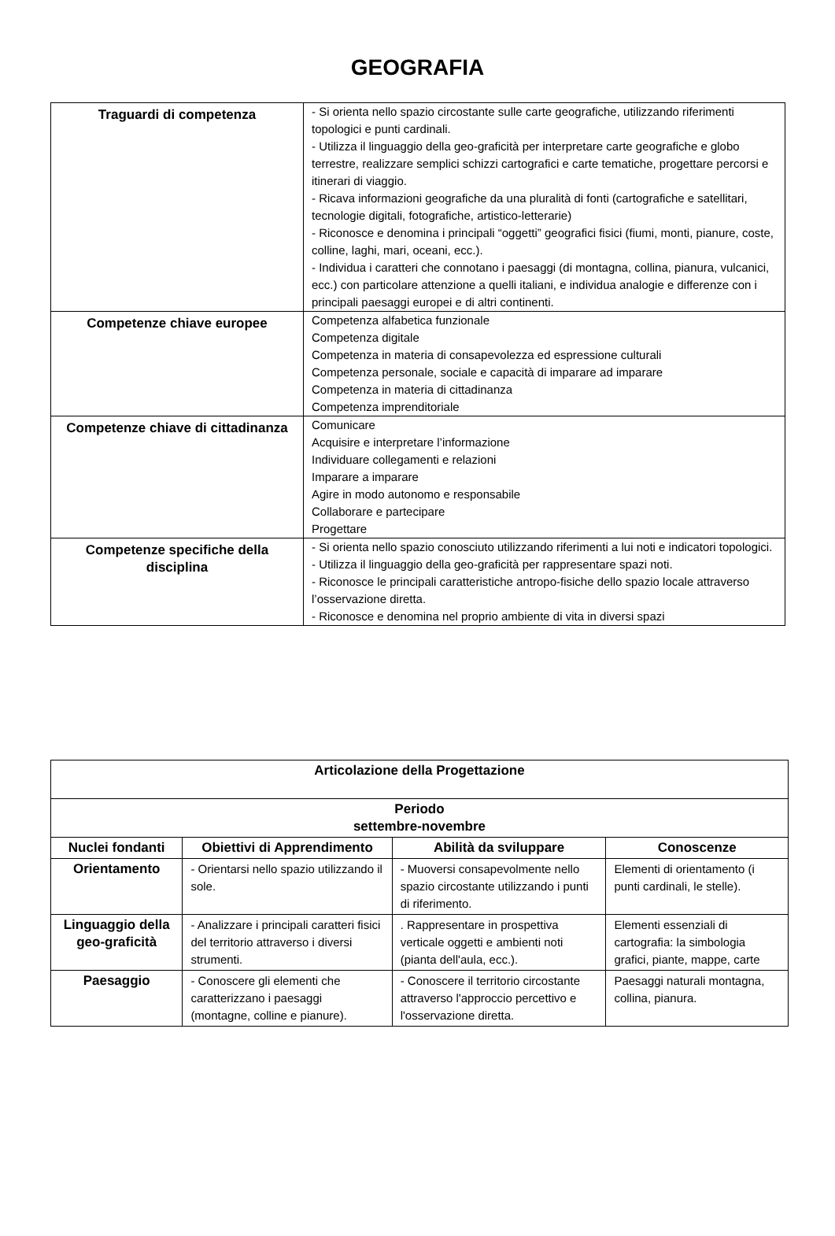GEOGRAFIA
| Traguardi di competenza | - Si orienta nello spazio circostante sulle carte geografiche, utilizzando riferimenti topologici e punti cardinali. - Utilizza il linguaggio della geo-graficità per interpretare carte geografiche e globo terrestre, realizzare semplici schizzi cartografici e carte tematiche, progettare percorsi e itinerari di viaggio. - Ricava informazioni geografiche da una pluralità di fonti (cartografiche e satellitari, tecnologie digitali, fotografiche, artistico-letterarie) - Riconosce e denomina i principali “oggetti” geografici fisici (fiumi, monti, pianure, coste, colline, laghi, mari, oceani, ecc.). - Individua i caratteri che connotano i paesaggi (di montagna, collina, pianura, vulcanici, ecc.) con particolare attenzione a quelli italiani, e individua analogie e differenze con i principali paesaggi europei e di altri continenti. |
| Competenze chiave europee | Competenza alfabetica funzionale Competenza digitale Competenza in materia di consapevolezza ed espressione culturali Competenza personale, sociale e capacità di imparare ad imparare Competenza in materia di cittadinanza Competenza imprenditoriale |
| Competenze chiave di cittadinanza | Comunicare Acquisire e interpretare l’informazione Individuare collegamenti e relazioni Imparare a imparare Agire in modo autonomo e responsabile Collaborare e partecipare Progettare |
| Competenze specifiche della disciplina | - Si orienta nello spazio conosciuto utilizzando riferimenti a lui noti e indicatori topologici. - Utilizza il linguaggio della geo-graficità per rappresentare spazi noti. - Riconosce le principali caratteristiche antropo-fisiche dello spazio locale attraverso l’osservazione diretta. - Riconosce e denomina nel proprio ambiente di vita in diversi spazi |
| Articolazione della Progettazione | | | |
| --- | --- | --- | --- |
| Periodo settembre-novembre | | | |
| Nuclei fondanti | Obiettivi di Apprendimento | Abilità da sviluppare | Conoscenze |
| Orientamento | - Orientarsi nello spazio utilizzando il sole. | - Muoversi consapevolmente nello spazio circostante utilizzando i punti di riferimento. | Elementi di orientamento (i punti cardinali, le stelle). |
| Linguaggio della geo-graficità | - Analizzare i principali caratteri fisici del territorio attraverso i diversi strumenti. | . Rappresentare in prospettiva verticale oggetti e ambienti noti (pianta dell'aula, ecc.). | Elementi essenziali di cartografia: la simbologia grafici, piante, mappe, carte |
| Paesaggio | - Conoscere gli elementi che caratterizzano i paesaggi (montagne, colline e pianure). | - Conoscere il territorio circostante attraverso l'approccio percettivo e l'osservazione diretta. | Paesaggi naturali montagna, collina, pianura. |